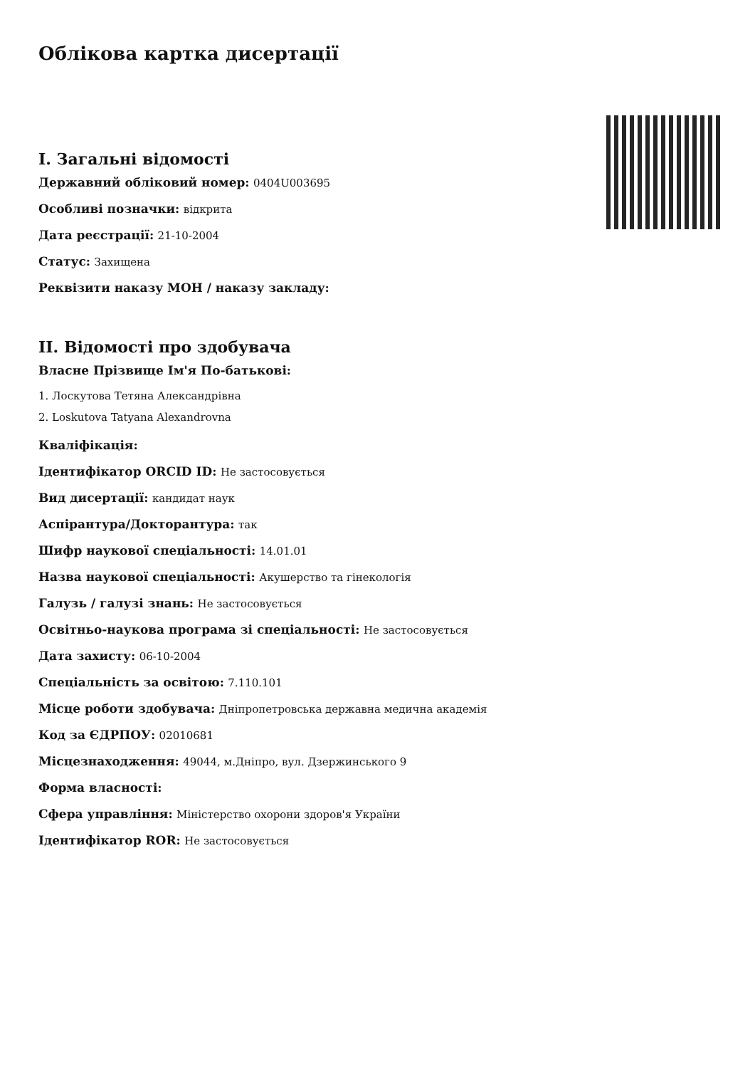Облікова картка дисертації
I. Загальні відомості
Державний обліковий номер: 0404U003695
Особливі позначки: відкрита
Дата реєстрації: 21-10-2004
Статус: Захищена
Реквізити наказу МОН / наказу закладу:
II. Відомості про здобувача
Власне Прізвище Ім'я По-батькові:
1. Лоскутова Тетяна Александрівна
2. Loskutova Tatyana Alexandrovna
Кваліфікація:
Ідентифікатор ORCID ID: Не застосовується
Вид дисертації: кандидат наук
Аспірантура/Докторантура: так
Шифр наукової спеціальності: 14.01.01
Назва наукової спеціальності: Акушерство та гінекологія
Галузь / галузі знань: Не застосовується
Освітньо-наукова програма зі спеціальності: Не застосовується
Дата захисту: 06-10-2004
Спеціальність за освітою: 7.110.101
Місце роботи здобувача: Дніпропетровська державна медична академія
Код за ЄДРПОУ: 02010681
Місцезнаходження: 49044, м.Дніпро, вул. Дзержинського 9
Форма власності:
Сфера управління: Міністерство охорони здоров'я України
Ідентифікатор ROR: Не застосовується